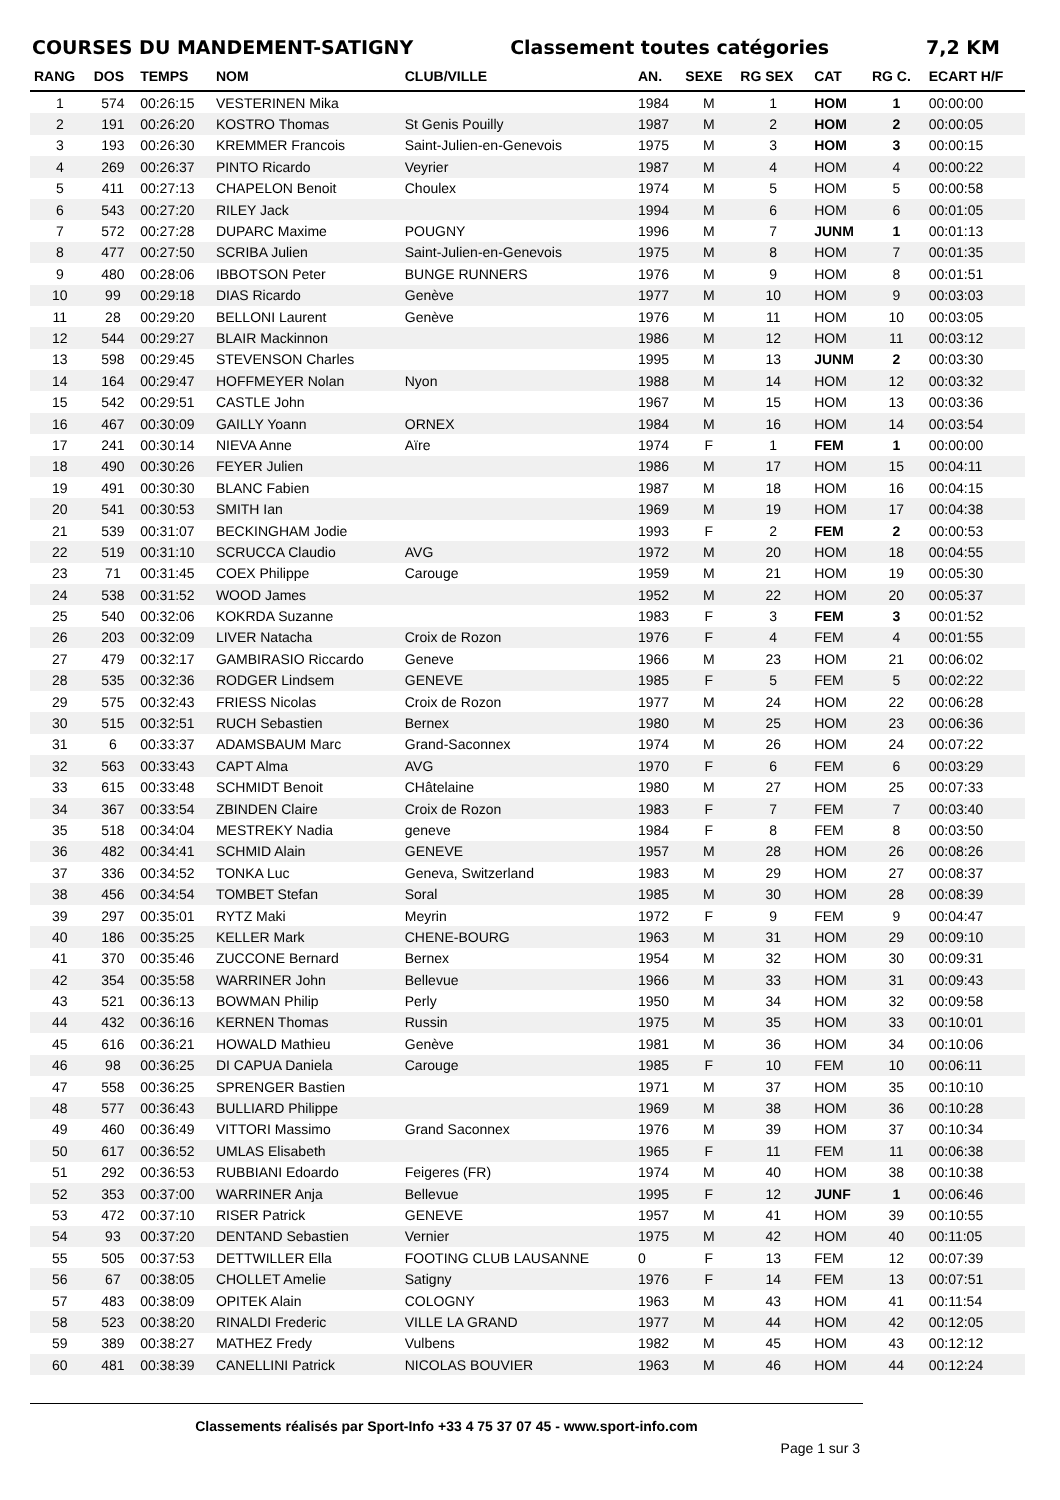COURSES DU MANDEMENT-SATIGNY Classement toutes catégories 7,2 KM
| RANG | DOS | TEMPS | NOM | CLUB/VILLE | AN. | SEXE | RG SEX | CAT | RG C. | ECART H/F |
| --- | --- | --- | --- | --- | --- | --- | --- | --- | --- | --- |
| 1 | 574 | 00:26:15 | VESTERINEN Mika | | 1984 | M | 1 | HOM | 1 | 00:00:00 |
| 2 | 191 | 00:26:20 | KOSTRO Thomas | St Genis Pouilly | 1987 | M | 2 | HOM | 2 | 00:00:05 |
| 3 | 193 | 00:26:30 | KREMMER Francois | Saint-Julien-en-Genevois | 1975 | M | 3 | HOM | 3 | 00:00:15 |
| 4 | 269 | 00:26:37 | PINTO Ricardo | Veyrier | 1987 | M | 4 | HOM | 4 | 00:00:22 |
| 5 | 411 | 00:27:13 | CHAPELON Benoit | Choulex | 1974 | M | 5 | HOM | 5 | 00:00:58 |
| 6 | 543 | 00:27:20 | RILEY Jack | | 1994 | M | 6 | HOM | 6 | 00:01:05 |
| 7 | 572 | 00:27:28 | DUPARC Maxime | POUGNY | 1996 | M | 7 | JUNM | 1 | 00:01:13 |
| 8 | 477 | 00:27:50 | SCRIBA Julien | Saint-Julien-en-Genevois | 1975 | M | 8 | HOM | 7 | 00:01:35 |
| 9 | 480 | 00:28:06 | IBBOTSON Peter | BUNGE RUNNERS | 1976 | M | 9 | HOM | 8 | 00:01:51 |
| 10 | 99 | 00:29:18 | DIAS Ricardo | Genève | 1977 | M | 10 | HOM | 9 | 00:03:03 |
| 11 | 28 | 00:29:20 | BELLONI Laurent | Genève | 1976 | M | 11 | HOM | 10 | 00:03:05 |
| 12 | 544 | 00:29:27 | BLAIR Mackinnon | | 1986 | M | 12 | HOM | 11 | 00:03:12 |
| 13 | 598 | 00:29:45 | STEVENSON Charles | | 1995 | M | 13 | JUNM | 2 | 00:03:30 |
| 14 | 164 | 00:29:47 | HOFFMEYER Nolan | Nyon | 1988 | M | 14 | HOM | 12 | 00:03:32 |
| 15 | 542 | 00:29:51 | CASTLE John | | 1967 | M | 15 | HOM | 13 | 00:03:36 |
| 16 | 467 | 00:30:09 | GAILLY Yoann | ORNEX | 1984 | M | 16 | HOM | 14 | 00:03:54 |
| 17 | 241 | 00:30:14 | NIEVA Anne | Aïre | 1974 | F | 1 | FEM | 1 | 00:00:00 |
| 18 | 490 | 00:30:26 | FEYER Julien | | 1986 | M | 17 | HOM | 15 | 00:04:11 |
| 19 | 491 | 00:30:30 | BLANC Fabien | | 1987 | M | 18 | HOM | 16 | 00:04:15 |
| 20 | 541 | 00:30:53 | SMITH Ian | | 1969 | M | 19 | HOM | 17 | 00:04:38 |
| 21 | 539 | 00:31:07 | BECKINGHAM Jodie | | 1993 | F | 2 | FEM | 2 | 00:00:53 |
| 22 | 519 | 00:31:10 | SCRUCCA Claudio | AVG | 1972 | M | 20 | HOM | 18 | 00:04:55 |
| 23 | 71 | 00:31:45 | COEX Philippe | Carouge | 1959 | M | 21 | HOM | 19 | 00:05:30 |
| 24 | 538 | 00:31:52 | WOOD James | | 1952 | M | 22 | HOM | 20 | 00:05:37 |
| 25 | 540 | 00:32:06 | KOKRDA Suzanne | | 1983 | F | 3 | FEM | 3 | 00:01:52 |
| 26 | 203 | 00:32:09 | LIVER Natacha | Croix de Rozon | 1976 | F | 4 | FEM | 4 | 00:01:55 |
| 27 | 479 | 00:32:17 | GAMBIRASIO Riccardo | Geneve | 1966 | M | 23 | HOM | 21 | 00:06:02 |
| 28 | 535 | 00:32:36 | RODGER Lindsem | GENEVE | 1985 | F | 5 | FEM | 5 | 00:02:22 |
| 29 | 575 | 00:32:43 | FRIESS Nicolas | Croix de Rozon | 1977 | M | 24 | HOM | 22 | 00:06:28 |
| 30 | 515 | 00:32:51 | RUCH Sebastien | Bernex | 1980 | M | 25 | HOM | 23 | 00:06:36 |
| 31 | 6 | 00:33:37 | ADAMSBAUM Marc | Grand-Saconnex | 1974 | M | 26 | HOM | 24 | 00:07:22 |
| 32 | 563 | 00:33:43 | CAPT Alma | AVG | 1970 | F | 6 | FEM | 6 | 00:03:29 |
| 33 | 615 | 00:33:48 | SCHMIDT Benoit | CHâtelaine | 1980 | M | 27 | HOM | 25 | 00:07:33 |
| 34 | 367 | 00:33:54 | ZBINDEN Claire | Croix de Rozon | 1983 | F | 7 | FEM | 7 | 00:03:40 |
| 35 | 518 | 00:34:04 | MESTREKY Nadia | geneve | 1984 | F | 8 | FEM | 8 | 00:03:50 |
| 36 | 482 | 00:34:41 | SCHMID Alain | GENEVE | 1957 | M | 28 | HOM | 26 | 00:08:26 |
| 37 | 336 | 00:34:52 | TONKA Luc | Geneva, Switzerland | 1983 | M | 29 | HOM | 27 | 00:08:37 |
| 38 | 456 | 00:34:54 | TOMBET Stefan | Soral | 1985 | M | 30 | HOM | 28 | 00:08:39 |
| 39 | 297 | 00:35:01 | RYTZ Maki | Meyrin | 1972 | F | 9 | FEM | 9 | 00:04:47 |
| 40 | 186 | 00:35:25 | KELLER Mark | CHENE-BOURG | 1963 | M | 31 | HOM | 29 | 00:09:10 |
| 41 | 370 | 00:35:46 | ZUCCONE Bernard | Bernex | 1954 | M | 32 | HOM | 30 | 00:09:31 |
| 42 | 354 | 00:35:58 | WARRINER John | Bellevue | 1966 | M | 33 | HOM | 31 | 00:09:43 |
| 43 | 521 | 00:36:13 | BOWMAN Philip | Perly | 1950 | M | 34 | HOM | 32 | 00:09:58 |
| 44 | 432 | 00:36:16 | KERNEN Thomas | Russin | 1975 | M | 35 | HOM | 33 | 00:10:01 |
| 45 | 616 | 00:36:21 | HOWALD Mathieu | Genève | 1981 | M | 36 | HOM | 34 | 00:10:06 |
| 46 | 98 | 00:36:25 | DI CAPUA Daniela | Carouge | 1985 | F | 10 | FEM | 10 | 00:06:11 |
| 47 | 558 | 00:36:25 | SPRENGER Bastien | | 1971 | M | 37 | HOM | 35 | 00:10:10 |
| 48 | 577 | 00:36:43 | BULLIARD Philippe | | 1969 | M | 38 | HOM | 36 | 00:10:28 |
| 49 | 460 | 00:36:49 | VITTORI Massimo | Grand Saconnex | 1976 | M | 39 | HOM | 37 | 00:10:34 |
| 50 | 617 | 00:36:52 | UMLAS Elisabeth | | 1965 | F | 11 | FEM | 11 | 00:06:38 |
| 51 | 292 | 00:36:53 | RUBBIANI Edoardo | Feigeres (FR) | 1974 | M | 40 | HOM | 38 | 00:10:38 |
| 52 | 353 | 00:37:00 | WARRINER Anja | Bellevue | 1995 | F | 12 | JUNF | 1 | 00:06:46 |
| 53 | 472 | 00:37:10 | RISER Patrick | GENEVE | 1957 | M | 41 | HOM | 39 | 00:10:55 |
| 54 | 93 | 00:37:20 | DENTAND Sebastien | Vernier | 1975 | M | 42 | HOM | 40 | 00:11:05 |
| 55 | 505 | 00:37:53 | DETTWILLER Ella | FOOTING CLUB LAUSANNE | 0 | F | 13 | FEM | 12 | 00:07:39 |
| 56 | 67 | 00:38:05 | CHOLLET Amelie | Satigny | 1976 | F | 14 | FEM | 13 | 00:07:51 |
| 57 | 483 | 00:38:09 | OPITEK Alain | COLOGNY | 1963 | M | 43 | HOM | 41 | 00:11:54 |
| 58 | 523 | 00:38:20 | RINALDI Frederic | VILLE LA GRAND | 1977 | M | 44 | HOM | 42 | 00:12:05 |
| 59 | 389 | 00:38:27 | MATHEZ Fredy | Vulbens | 1982 | M | 45 | HOM | 43 | 00:12:12 |
| 60 | 481 | 00:38:39 | CANELLINI Patrick | NICOLAS BOUVIER | 1963 | M | 46 | HOM | 44 | 00:12:24 |
Classements réalisés par Sport-Info +33 4 75 37 07 45 - www.sport-info.com
Page 1 sur 3